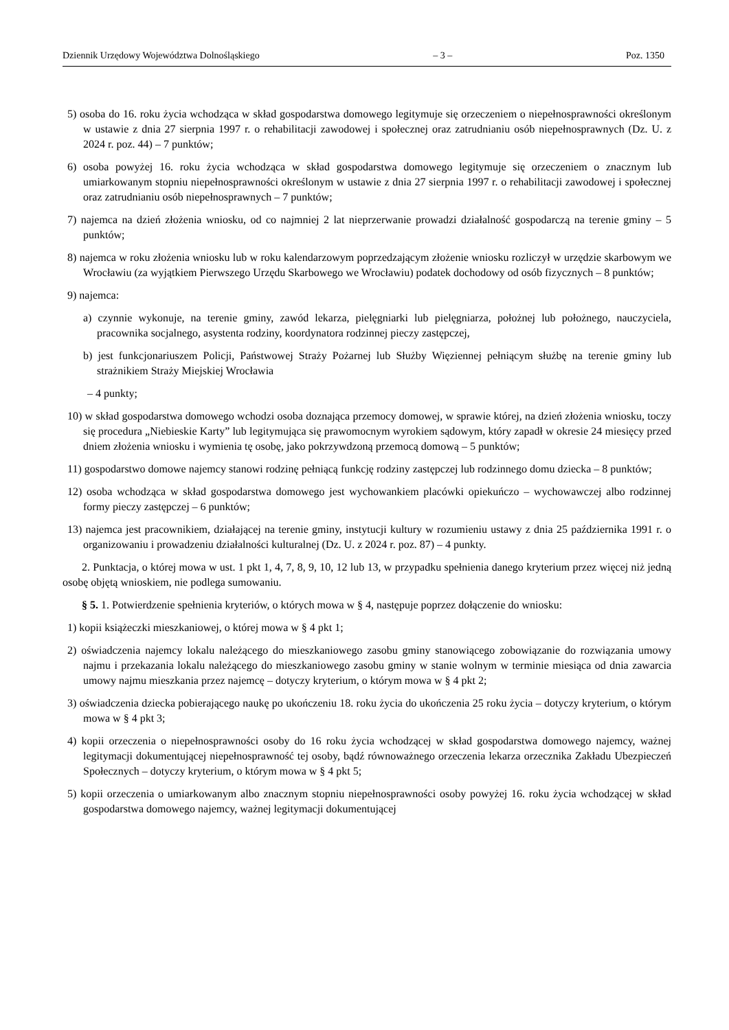Dziennik Urzędowy Województwa Dolnośląskiego – 3 – Poz. 1350
5) osoba do 16. roku życia wchodząca w skład gospodarstwa domowego legitymuje się orzeczeniem o niepełnosprawności określonym w ustawie z dnia 27 sierpnia 1997 r. o rehabilitacji zawodowej i społecznej oraz zatrudnianiu osób niepełnosprawnych (Dz. U. z 2024 r. poz. 44) – 7 punktów;
6) osoba powyżej 16. roku życia wchodząca w skład gospodarstwa domowego legitymuje się orzeczeniem o znacznym lub umiarkowanym stopniu niepełnosprawności określonym w ustawie z dnia 27 sierpnia 1997 r. o rehabilitacji zawodowej i społecznej oraz zatrudnianiu osób niepełnosprawnych – 7 punktów;
7) najemca na dzień złożenia wniosku, od co najmniej 2 lat nieprzerwanie prowadzi działalność gospodarczą na terenie gminy – 5 punktów;
8) najemca w roku złożenia wniosku lub w roku kalendarzowym poprzedzającym złożenie wniosku rozliczył w urzędzie skarbowym we Wrocławiu (za wyjątkiem Pierwszego Urzędu Skarbowego we Wrocławiu) podatek dochodowy od osób fizycznych – 8 punktów;
9) najemca:
a) czynnie wykonuje, na terenie gminy, zawód lekarza, pielęgniarki lub pielęgniarza, położnej lub położnego, nauczyciela, pracownika socjalnego, asystenta rodziny, koordynatora rodzinnej pieczy zastępczej,
b) jest funkcjonariuszem Policji, Państwowej Straży Pożarnej lub Służby Więziennej pełniącym służbę na terenie gminy lub strażnikiem Straży Miejskiej Wrocławia
– 4 punkty;
10) w skład gospodarstwa domowego wchodzi osoba doznająca przemocy domowej, w sprawie której, na dzień złożenia wniosku, toczy się procedura „Niebieskie Karty” lub legitymująca się prawomocnym wyrokiem sądowym, który zapadł w okresie 24 miesięcy przed dniem złożenia wniosku i wymienia tę osobę, jako pokrzywdzoną przemocą domową – 5 punktów;
11) gospodarstwo domowe najemcy stanowi rodzinę pełniącą funkcję rodziny zastępczej lub rodzinnego domu dziecka – 8 punktów;
12) osoba wchodząca w skład gospodarstwa domowego jest wychowankiem placówki opiekuńczo – wychowawczej albo rodzinnej formy pieczy zastępczej – 6 punktów;
13) najemca jest pracownikiem, działającej na terenie gminy, instytucji kultury w rozumieniu ustawy z dnia 25 października 1991 r. o organizowaniu i prowadzeniu działalności kulturalnej (Dz. U. z 2024 r. poz. 87) – 4 punkty.
2. Punktacja, o której mowa w ust. 1 pkt 1, 4, 7, 8, 9, 10, 12 lub 13, w przypadku spełnienia danego kryterium przez więcej niż jedną osobę objętą wnioskiem, nie podlega sumowaniu.
§ 5. 1. Potwierdzenie spełnienia kryteriów, o których mowa w § 4, następuje poprzez dołączenie do wniosku:
1) kopii książeczki mieszkaniowej, o której mowa w § 4 pkt 1;
2) oświadczenia najemcy lokalu należącego do mieszkaniowego zasobu gminy stanowiącego zobowiązanie do rozwiązania umowy najmu i przekazania lokalu należącego do mieszkaniowego zasobu gminy w stanie wolnym w terminie miesiąca od dnia zawarcia umowy najmu mieszkania przez najemcę – dotyczy kryterium, o którym mowa w § 4 pkt 2;
3) oświadczenia dziecka pobierającego naukę po ukończeniu 18. roku życia do ukończenia 25 roku życia – dotyczy kryterium, o którym mowa w § 4 pkt 3;
4) kopii orzeczenia o niepełnosprawności osoby do 16 roku życia wchodzącej w skład gospodarstwa domowego najemcy, ważnej legitymacji dokumentującej niepełnosprawność tej osoby, bądź równoważnego orzeczenia lekarza orzecznika Zakładu Ubezpieczeń Społecznych – dotyczy kryterium, o którym mowa w § 4 pkt 5;
5) kopii orzeczenia o umiarkowanym albo znacznym stopniu niepełnosprawności osoby powyżej 16. roku życia wchodzącej w skład gospodarstwa domowego najemcy, ważnej legitymacji dokumentującej